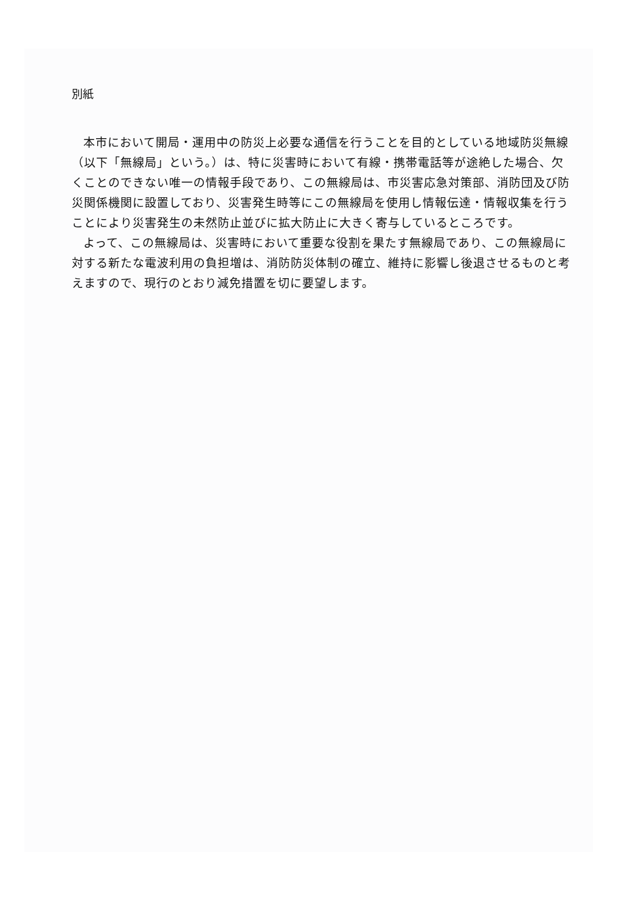別紙
本市において開局・運用中の防災上必要な通信を行うことを目的としている地域防災無線（以下「無線局」という。）は、特に災害時において有線・携帯電話等が途絶した場合、欠くことのできない唯一の情報手段であり、この無線局は、市災害応急対策部、消防団及び防災関係機関に設置しており、災害発生時等にこの無線局を使用し情報伝達・情報収集を行うことにより災害発生の未然防止並びに拡大防止に大きく寄与しているところです。
よって、この無線局は、災害時において重要な役割を果たす無線局であり、この無線局に対する新たな電波利用の負担増は、消防防災体制の確立、維持に影響し後退させるものと考えますので、現行のとおり減免措置を切に要望します。